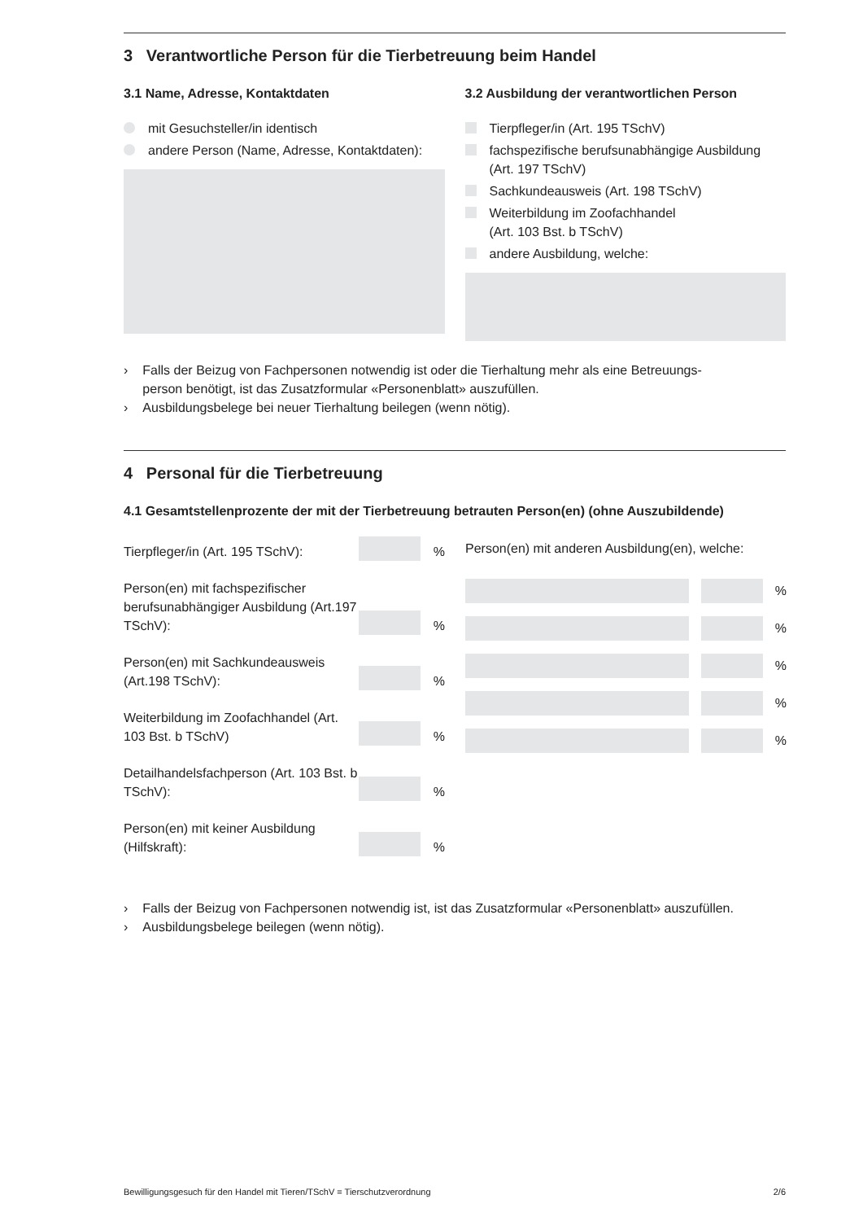3 Verantwortliche Person für die Tierbetreuung beim Handel
3.1 Name, Adresse, Kontaktdaten
mit Gesuchsteller/in identisch
andere Person (Name, Adresse, Kontaktdaten):
3.2 Ausbildung der verantwortlichen Person
Tierpfleger/in (Art. 195 TSchV)
fachspezifische berufsunabhängige Ausbildung
(Art. 197 TSchV)
Sachkundeausweis (Art. 198 TSchV)
Weiterbildung im Zoofachhandel
(Art. 103 Bst. b TSchV)
andere Ausbildung, welche:
› Falls der Beizug von Fachpersonen notwendig ist oder die Tierhaltung mehr als eine Betreuungs-
person benötigt, ist das Zusatzformular «Personenblatt» auszufüllen.
› Ausbildungsbelege bei neuer Tierhaltung beilegen (wenn nötig).
4 Personal für die Tierbetreuung
4.1 Gesamtstellenprozente der mit der Tierbetreuung betrauten Person(en) (ohne Auszubildende)
Tierpfleger/in (Art. 195 TSchV): %
Person(en) mit fachspezifischer berufsunabhängiger Ausbildung (Art.197 TSchV): %
Person(en) mit Sachkundeausweis (Art.198 TSchV): %
Weiterbildung im Zoofachhandel (Art. 103 Bst. b TSchV) %
Detailhandelsfachperson (Art. 103 Bst. b TSchV): %
Person(en) mit keiner Ausbildung (Hilfskraft): %
Person(en) mit anderen Ausbildung(en), welche:
%
%
%
%
%
› Falls der Beizug von Fachpersonen notwendig ist, ist das Zusatzformular «Personenblatt» auszufüllen.
› Ausbildungsbelege beilegen (wenn nötig).
Bewilligungsgesuch für den Handel mit Tieren/TSchV = Tierschutzverordnung 2/6